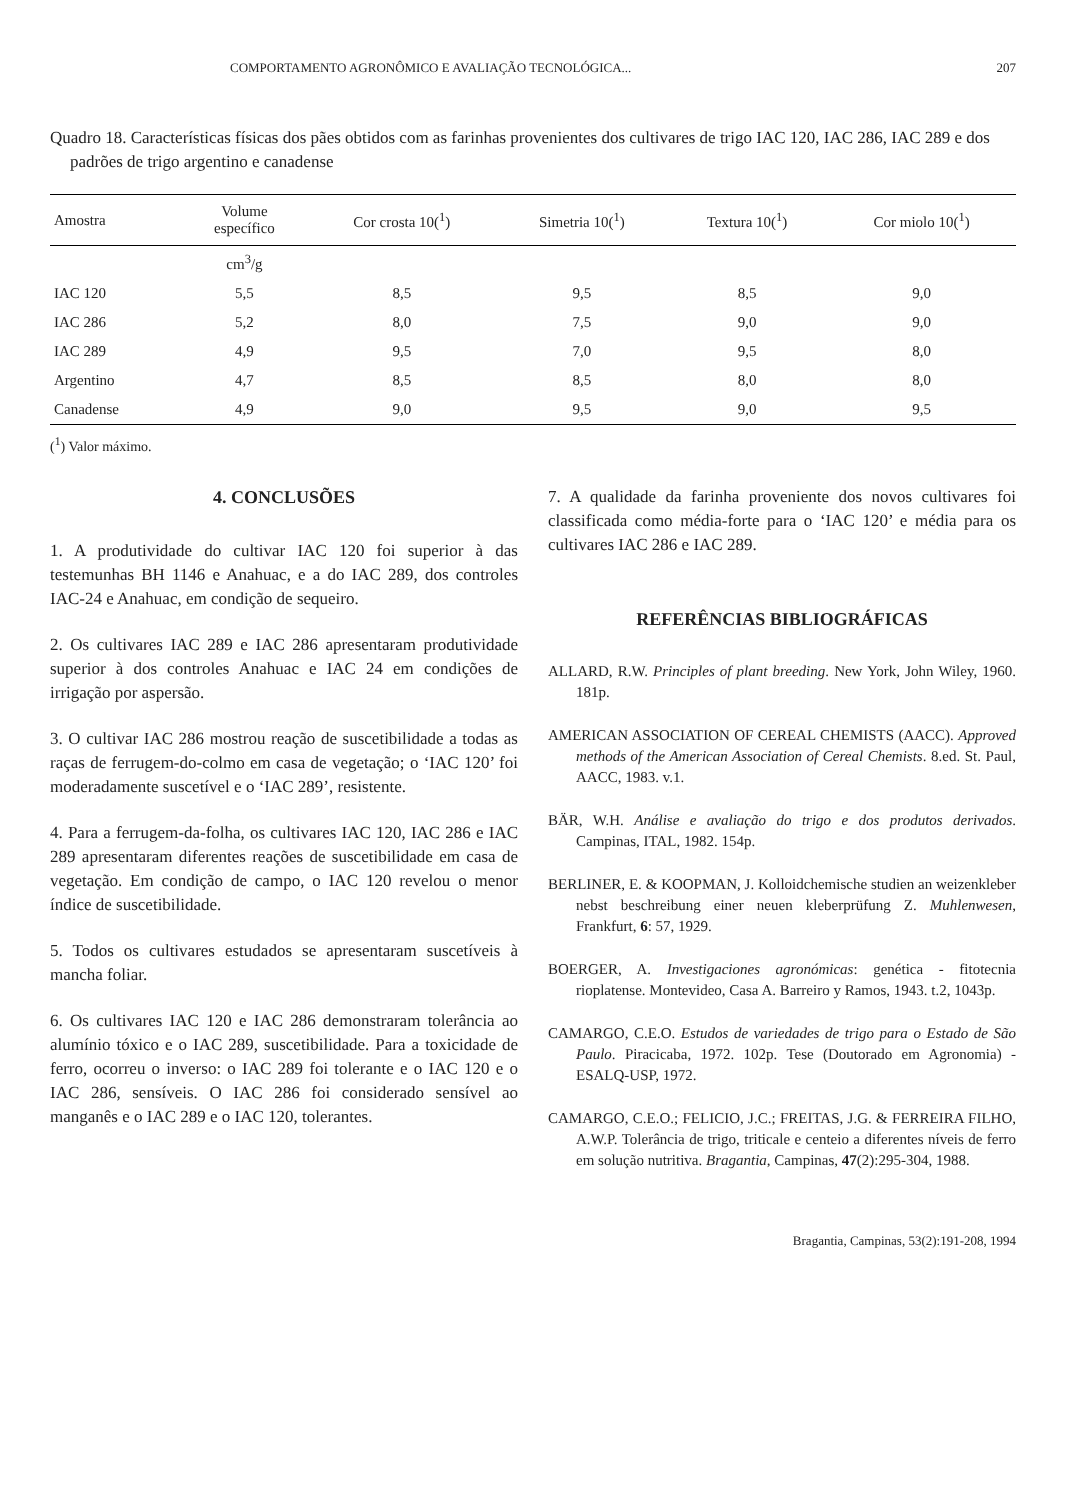COMPORTAMENTO AGRONÔMICO E AVALIAÇÃO TECNOLÓGICA... 207
Quadro 18. Características físicas dos pães obtidos com as farinhas provenientes dos cultivares de trigo IAC 120, IAC 286, IAC 289 e dos padrões de trigo argentino e canadense
| Amostra | Volume específico | Cor crosta 10(<sup>1</sup>) | Simetria 10(<sup>1</sup>) | Textura 10(<sup>1</sup>) | Cor miolo 10(<sup>1</sup>) |
| --- | --- | --- | --- | --- | --- |
| | cm<sup>3</sup>/g | | | | |
| IAC 120 | 5,5 | 8,5 | 9,5 | 8,5 | 9,0 |
| IAC 286 | 5,2 | 8,0 | 7,5 | 9,0 | 9,0 |
| IAC 289 | 4,9 | 9,5 | 7,0 | 9,5 | 8,0 |
| Argentino | 4,7 | 8,5 | 8,5 | 8,0 | 8,0 |
| Canadense | 4,9 | 9,0 | 9,5 | 9,0 | 9,5 |
(<sup>1</sup>) Valor máximo.
4. CONCLUSÕES
1. A produtividade do cultivar IAC 120 foi superior à das testemunhas BH 1146 e Anahuac, e a do IAC 289, dos controles IAC-24 e Anahuac, em condição de sequeiro.
2. Os cultivares IAC 289 e IAC 286 apresentaram produtividade superior à dos controles Anahuac e IAC 24 em condições de irrigação por aspersão.
3. O cultivar IAC 286 mostrou reação de suscetibilidade a todas as raças de ferrugem-do-colmo em casa de vegetação; o ‘IAC 120’ foi moderadamente suscetível e o ‘IAC 289’, resistente.
4. Para a ferrugem-da-folha, os cultivares IAC 120, IAC 286 e IAC 289 apresentaram diferentes reações de suscetibilidade em casa de vegetação. Em condição de campo, o IAC 120 revelou o menor índice de suscetibilidade.
5. Todos os cultivares estudados se apresentaram suscetíveis à mancha foliar.
6. Os cultivares IAC 120 e IAC 286 demonstraram tolerância ao alumínio tóxico e o IAC 289, suscetibilidade. Para a toxicidade de ferro, ocorreu o inverso: o IAC 289 foi tolerante e o IAC 120 e o IAC 286, sensíveis. O IAC 286 foi considerado sensível ao manganês e o IAC 289 e o IAC 120, tolerantes.
7. A qualidade da farinha proveniente dos novos cultivares foi classificada como média-forte para o ‘IAC 120’ e média para os cultivares IAC 286 e IAC 289.
REFERÊNCIAS BIBLIOGRÁFICAS
ALLARD, R.W. Principles of plant breeding. New York, John Wiley, 1960. 181p.
AMERICAN ASSOCIATION OF CEREAL CHEMISTS (AACC). Approved methods of the American Association of Cereal Chemists. 8.ed. St. Paul, AACC, 1983. v.1.
BÄR, W.H. Análise e avaliação do trigo e dos produtos derivados. Campinas, ITAL, 1982. 154p.
BERLINER, E. & KOOPMAN, J. Kolloidchemische studien an weizenkleber nebst beschreibung einer neuen kleberprüfung Z. Muhlenwesen, Frankfurt, 6: 57, 1929.
BOERGER, A. Investigaciones agronómicas: genética - fitotecnia rioplatense. Montevideo, Casa A. Barreiro y Ramos, 1943. t.2, 1043p.
CAMARGO, C.E.O. Estudos de variedades de trigo para o Estado de São Paulo. Piracicaba, 1972. 102p. Tese (Doutorado em Agronomia) - ESALQ-USP, 1972.
CAMARGO, C.E.O.; FELICIO, J.C.; FREITAS, J.G. & FERREIRA FILHO, A.W.P. Tolerância de trigo, triticale e centeio a diferentes níveis de ferro em solução nutritiva. Bragantia, Campinas, 47(2):295-304, 1988.
Bragantia, Campinas, 53(2):191-208, 1994